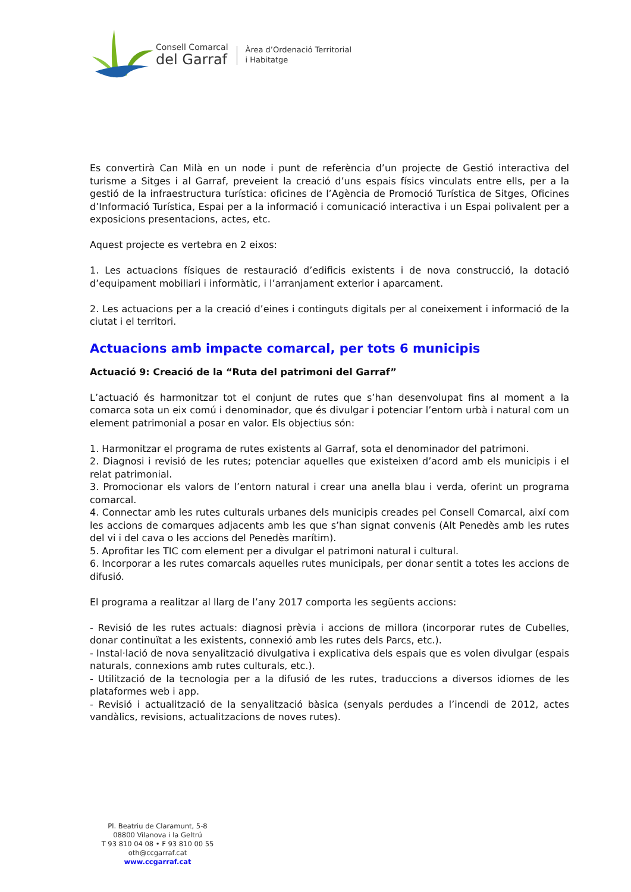Consell Comarcal
del Garraf
Àrea d’Ordenació Territorial
i Habitatge
Es convertirà Can Milà en un node i punt de referència d’un projecte de Gestió interactiva del turisme a Sitges i al Garraf, preveient la creació d’uns espais físics vinculats entre ells, per a la gestió de la infraestructura turística: oficines de l’Agència de Promoció Turística de Sitges, Oficines d’Informació Turística, Espai per a la informació i comunicació interactiva i un Espai polivalent per a exposicions presentacions, actes, etc.
Aquest projecte es vertebra en 2 eixos:
1. Les actuacions físiques de restauració d’edificis existents i de nova construcció, la dotació d’equipament mobiliari i informàtic, i l’arranjament exterior i aparcament.
2. Les actuacions per a la creació d’eines i continguts digitals per al coneixement i informació de la ciutat i el territori.
Actuacions amb impacte comarcal, per tots 6 municipis
Actuació 9: Creació de la “Ruta del patrimoni del Garraf”
L’actuació és harmonitzar tot el conjunt de rutes que s’han desenvolupat fins al moment a la comarca sota un eix comú i denominador, que és divulgar i potenciar l’entorn urbà i natural com un element patrimonial a posar en valor. Els objectius són:
1. Harmonitzar el programa de rutes existents al Garraf, sota el denominador del patrimoni.
2. Diagnosi i revisió de les rutes; potenciar aquelles que existeixen d’acord amb els municipis i el relat patrimonial.
3. Promocionar els valors de l’entorn natural i crear una anella blau i verda, oferint un programa comarcal.
4. Connectar amb les rutes culturals urbanes dels municipis creades pel Consell Comarcal, així com les accions de comarques adjacents amb les que s’han signat convenis (Alt Penedès amb les rutes del vi i del cava o les accions del Penedès marítim).
5. Aprofitar les TIC com element per a divulgar el patrimoni natural i cultural.
6. Incorporar a les rutes comarcals aquelles rutes municipals, per donar sentit a totes les accions de difusió.
El programa a realitzar al llarg de l’any 2017 comporta les següents accions:
- Revisió de les rutes actuals: diagnosi prèvia i accions de millora (incorporar rutes de Cubelles, donar continuïtat a les existents, connexió amb les rutes dels Parcs, etc.).
- Instal·lació de nova senyalització divulgativa i explicativa dels espais que es volen divulgar (espais naturals, connexions amb rutes culturals, etc.).
- Utilització de la tecnologia per a la difusió de les rutes, traduccions a diversos idiomes de les plataformes web i app.
- Revisió i actualització de la senyalització bàsica (senyals perdudes a l’incendi de 2012, actes vandàlics, revisions, actualitzacions de noves rutes).
Pl. Beatriu de Claramunt, 5-8
08800 Vilanova i la Geltrú
T 93 810 04 08 • F 93 810 00 55
oth@ccgarraf.cat
www.ccgarraf.cat